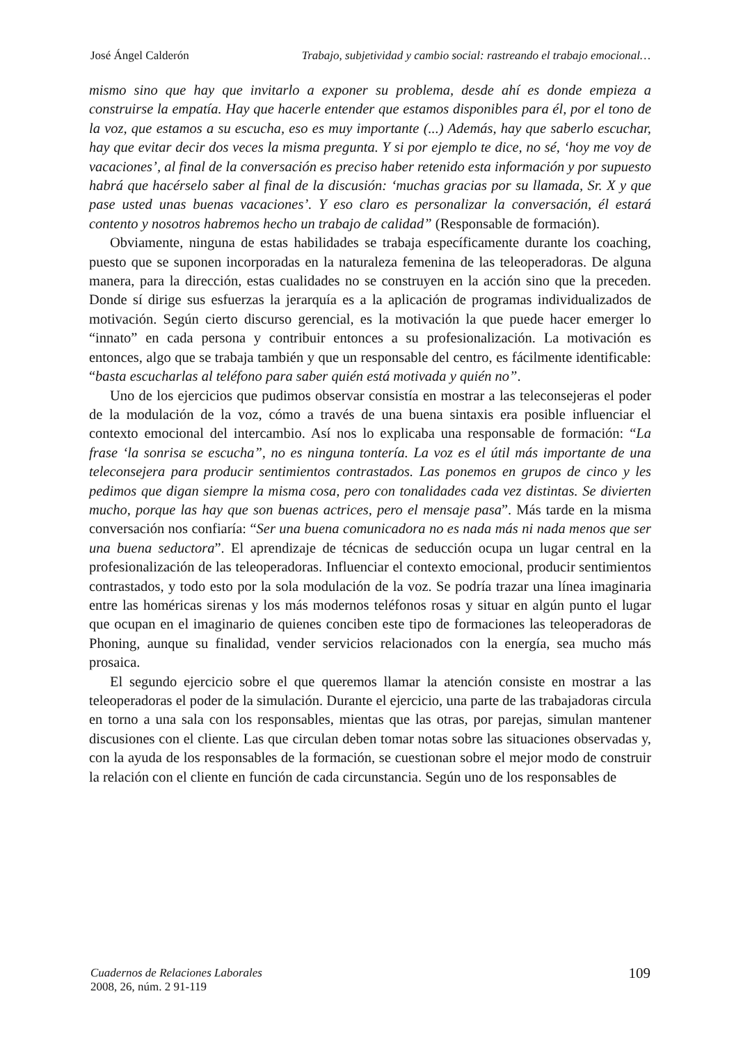José Ángel Calderón Trabajo, subjetividad y cambio social: rastreando el trabajo emocional…
mismo sino que hay que invitarlo a exponer su problema, desde ahí es donde empieza a construirse la empatía. Hay que hacerle entender que estamos disponibles para él, por el tono de la voz, que estamos a su escucha, eso es muy importante (...) Además, hay que saberlo escuchar, hay que evitar decir dos veces la misma pregunta. Y si por ejemplo te dice, no sé, ‘hoy me voy de vacaciones’, al final de la conversación es preciso haber retenido esta información y por supuesto habrá que hacérselo saber al final de la discusión: ‘muchas gracias por su llamada, Sr. X y que pase usted unas buenas vacaciones’. Y eso claro es personalizar la conversación, él estará contento y nosotros habremos hecho un trabajo de calidad” (Responsable de formación).
Obviamente, ninguna de estas habilidades se trabaja específicamente durante los coaching, puesto que se suponen incorporadas en la naturaleza femenina de las teleoperadoras. De alguna manera, para la dirección, estas cualidades no se construyen en la acción sino que la preceden. Donde sí dirige sus esfuerzas la jerarquía es a la aplicación de programas individualizados de motivación. Según cierto discurso gerencial, es la motivación la que puede hacer emerger lo “innato” en cada persona y contribuir entonces a su profesionalización. La motivación es entonces, algo que se trabaja también y que un responsable del centro, es fácilmente identificable: “basta escucharlas al teléfono para saber quién está motivada y quién no”.
Uno de los ejercicios que pudimos observar consistía en mostrar a las teleconsejeras el poder de la modulación de la voz, cómo a través de una buena sintaxis era posible influenciar el contexto emocional del intercambio. Así nos lo explicaba una responsable de formación: “La frase ‘la sonrisa se escucha”, no es ninguna tontería. La voz es el útil más importante de una teleconsejera para producir sentimientos contrastados. Las ponemos en grupos de cinco y les pedimos que digan siempre la misma cosa, pero con tonalidades cada vez distintas. Se divierten mucho, porque las hay que son buenas actrices, pero el mensaje pasa”. Más tarde en la misma conversación nos confiaría: “Ser una buena comunicadora no es nada más ni nada menos que ser una buena seductora”. El aprendizaje de técnicas de seducción ocupa un lugar central en la profesionalización de las teleoperadoras. Influenciar el contexto emocional, producir sentimientos contrastados, y todo esto por la sola modulación de la voz. Se podría trazar una línea imaginaria entre las homéricas sirenas y los más modernos teléfonos rosas y situar en algún punto el lugar que ocupan en el imaginario de quienes conciben este tipo de formaciones las teleoperadoras de Phoning, aunque su finalidad, vender servicios relacionados con la energía, sea mucho más prosaica.
El segundo ejercicio sobre el que queremos llamar la atención consiste en mostrar a las teleoperadoras el poder de la simulación. Durante el ejercicio, una parte de las trabajadoras circula en torno a una sala con los responsables, mientas que las otras, por parejas, simulan mantener discusiones con el cliente. Las que circulan deben tomar notas sobre las situaciones observadas y, con la ayuda de los responsables de la formación, se cuestionan sobre el mejor modo de construir la relación con el cliente en función de cada circunstancia. Según uno de los responsables de
Cuadernos de Relaciones Laborales
2008, 26, núm. 2 91-119
109